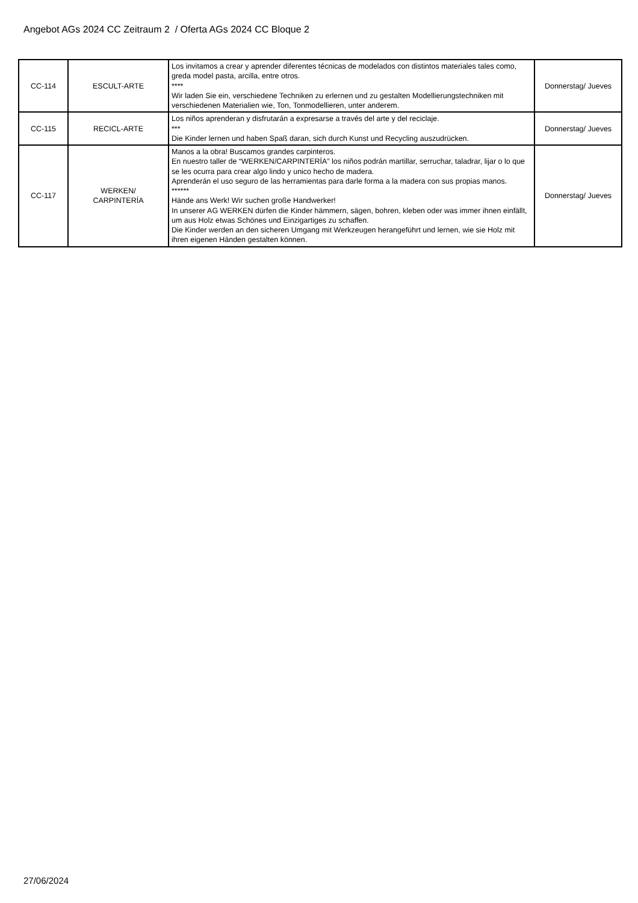Angebot AGs 2024 CC Zeitraum 2 / Oferta AGs 2024 CC Bloque 2
| CC-114 | ESCULT-ARTE | Los invitamos a crear y aprender diferentes técnicas de modelados con distintos materiales tales como, greda model pasta, arcilla, entre otros. **** Wir laden Sie ein, verschiedene Techniken zu erlernen und zu gestalten Modellierungstechniken mit verschiedenen Materialien wie, Ton, Tonmodellieren, unter anderem. | Donnerstag/ Jueves |
| CC-115 | RECICL-ARTE | Los niños aprenderan y disfrutarán a expresarse a través del arte y del reciclaje. *** Die Kinder lernen und haben Spaß daran, sich durch Kunst und Recycling auszudrücken. | Donnerstag/ Jueves |
| CC-117 | WERKEN/ CARPINTERÍA | Manos a la obra! Buscamos grandes carpinteros. En nuestro taller de “WERKEN/CARPINTERÍA” los niños podrán martillar, serruchar, taladrar, lijar o lo que se les ocurra para crear algo lindo y unico hecho de madera. Aprenderán el uso seguro de las herramientas para darle forma a la madera con sus propias manos. ****** Hände ans Werk! Wir suchen große Handwerker! In unserer AG WERKEN dürfen die Kinder hämmern, sägen, bohren, kleben oder was immer ihnen einfällt, um aus Holz etwas Schönes und Einzigartiges zu schaffen. Die Kinder werden an den sicheren Umgang mit Werkzeugen herangeführt und lernen, wie sie Holz mit ihren eigenen Händen gestalten können. | Donnerstag/ Jueves |
27/06/2024